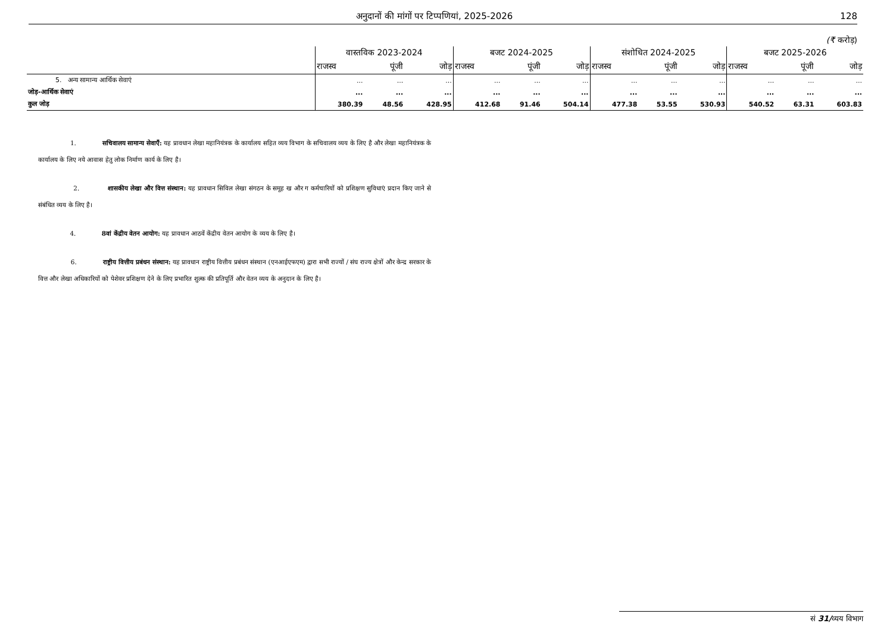अनुदानों की मांगों पर टिप्पणियां, 2025-2026 128
(₹ करोड़)
| | वास्तविक 2023-2024 | | | बजट 2024-2025 | | | संशोधित 2024-2025 | | | बजट 2025-2026 | | |
| --- | --- | --- | --- | --- | --- | --- | --- | --- | --- | --- | --- | --- |
| | राजस्व | पूंजी | जोड़ | राजस्व | पूंजी | जोड़ | राजस्व | पूंजी | जोड़ | राजस्व | पूंजी | जोड़ |
| 5. अन्य सामान्य आर्थिक सेवाएं | ... | ... | ... | ... | ... | ... | ... | ... | ... | ... | ... | ... |
| जोड़-आर्थिक सेवाएं | ... | ... | ... | ... | ... | ... | ... | ... | ... | ... | ... | ... |
| कुल जोड़ | 380.39 | 48.56 | 428.95 | 412.68 | 91.46 | 504.14 | 477.38 | 53.55 | 530.93 | 540.52 | 63.31 | 603.83 |
1. सचिवालय सामान्य सेवाएँ: यह प्रावधान लेखा महानियंत्रक के कार्यालय सहित व्यय विभाग के सचिवालय व्यय के लिए है और लेखा महानियंत्रक के कार्यालय के लिए नये आवास हेतु लोक निर्माण कार्य के लिए है।
2. शासकीय लेखा और वित्त संस्थान: यह प्रावधान सिविल लेखा संगठन के समूह ख और ग कर्मचारियों को प्रशिक्षण सुविधाएं प्रदान किए जाने से संबंधित व्यय के लिए है।
4. 8वां केंद्रीय वेतन आयोग: यह प्रावधान आठवें केंद्रीय वेतन आयोग के व्यय के लिए है।
6. राष्ट्रीय वित्तीय प्रबंधन संस्थान: यह प्रावधान राष्ट्रीय वित्तीय प्रबंधन संस्थान (एनआईएफएम) द्वारा सभी राज्यों / संघ राज्य क्षेत्रों और केन्द्र सरकार के वित्त और लेखा अधिकारियों को पेशेवर प्रशिक्षण देने के लिए प्रभारित शुल्क की प्रतिपूर्ति और वेतन व्यय के अनुदान के लिए है।
सं 31/व्यय विभाग